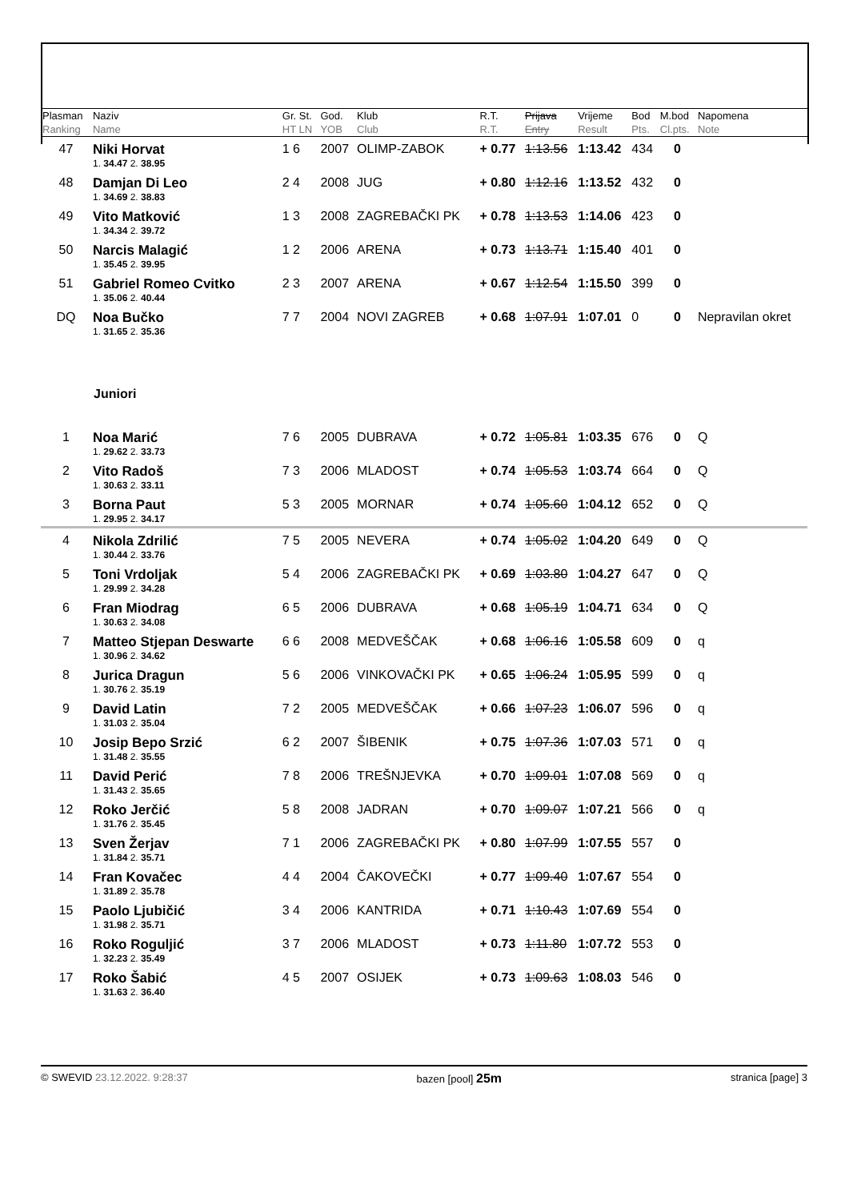| Plasman Ranking | Naziv Name | Gr. St. HT LN | God. YOB | Klub Club | R.T. R.T. | Prijava Entry | Vrijeme Result | Bod Pts. | M.bod Cl.pts. | Napomena Note |
| --- | --- | --- | --- | --- | --- | --- | --- | --- | --- | --- |
| 47 | Niki Horvat | 1 6 | 2007 | OLIMP-ZABOK | + 0.77 | 1:13.56 | 1:13.42 | 434 | 0 | |
| | 1. 34.47 2. 38.95 | | | | | | | | | |
| 48 | Damjan Di Leo | 2 4 | 2008 | JUG | + 0.80 | 1:12.16 | 1:13.52 | 432 | 0 | |
| | 1. 34.69 2. 38.83 | | | | | | | | | |
| 49 | Vito Matković | 1 3 | 2008 | ZAGREBAČKI PK | + 0.78 | 1:13.53 | 1:14.06 | 423 | 0 | |
| | 1. 34.34 2. 39.72 | | | | | | | | | |
| 50 | Narcis Malagić | 1 2 | 2006 | ARENA | + 0.73 | 1:13.71 | 1:15.40 | 401 | 0 | |
| | 1. 35.45 2. 39.95 | | | | | | | | | |
| 51 | Gabriel Romeo Cvitko | 2 3 | 2007 | ARENA | + 0.67 | 1:12.54 | 1:15.50 | 399 | 0 | |
| | 1. 35.06 2. 40.44 | | | | | | | | | |
| DQ | Noa Bučko | 7 7 | 2004 | NOVI ZAGREB | + 0.68 | 1:07.91 | 1:07.01 | 0 | 0 | Nepravilan okret |
| | 1. 31.65 2. 35.36 | | | | | | | | | |
| Juniori | | | | | | | | | | |
| 1 | Noa Marić | 7 6 | 2005 | DUBRAVA | + 0.72 | 1:05.81 | 1:03.35 | 676 | 0 | Q |
| | 1. 29.62 2. 33.73 | | | | | | | | | |
| 2 | Vito Radoš | 7 3 | 2006 | MLADOST | + 0.74 | 1:05.53 | 1:03.74 | 664 | 0 | Q |
| | 1. 30.63 2. 33.11 | | | | | | | | | |
| 3 | Borna Paut | 5 3 | 2005 | MORNAR | + 0.74 | 1:05.60 | 1:04.12 | 652 | 0 | Q |
| | 1. 29.95 2. 34.17 | | | | | | | | | |
| 4 | Nikola Zdrilić | 7 5 | 2005 | NEVERA | + 0.74 | 1:05.02 | 1:04.20 | 649 | 0 | Q |
| | 1. 30.44 2. 33.76 | | | | | | | | | |
| 5 | Toni Vrdoljak | 5 4 | 2006 | ZAGREBAČKI PK | + 0.69 | 1:03.80 | 1:04.27 | 647 | 0 | Q |
| | 1. 29.99 2. 34.28 | | | | | | | | | |
| 6 | Fran Miodrag | 6 5 | 2006 | DUBRAVA | + 0.68 | 1:05.19 | 1:04.71 | 634 | 0 | Q |
| | 1. 30.63 2. 34.08 | | | | | | | | | |
| 7 | Matteo Stjepan Deswarte | 6 6 | 2008 | MEDVEŠČAK | + 0.68 | 1:06.16 | 1:05.58 | 609 | 0 | q |
| | 1. 30.96 2. 34.62 | | | | | | | | | |
| 8 | Jurica Dragun | 5 6 | 2006 | VINKOVAČKI PK | + 0.65 | 1:06.24 | 1:05.95 | 599 | 0 | q |
| | 1. 30.76 2. 35.19 | | | | | | | | | |
| 9 | David Latin | 7 2 | 2005 | MEDVEŠČAK | + 0.66 | 1:07.23 | 1:06.07 | 596 | 0 | q |
| | 1. 31.03 2. 35.04 | | | | | | | | | |
| 10 | Josip Bepo Srzić | 6 2 | 2007 | ŠIBENIK | + 0.75 | 1:07.36 | 1:07.03 | 571 | 0 | q |
| | 1. 31.48 2. 35.55 | | | | | | | | | |
| 11 | David Perić | 7 8 | 2006 | TREŠNJEVKA | + 0.70 | 1:09.01 | 1:07.08 | 569 | 0 | q |
| | 1. 31.43 2. 35.65 | | | | | | | | | |
| 12 | Roko Jerčić | 5 8 | 2008 | JADRAN | + 0.70 | 1:09.07 | 1:07.21 | 566 | 0 | q |
| | 1. 31.76 2. 35.45 | | | | | | | | | |
| 13 | Sven Žerjav | 7 1 | 2006 | ZAGREBAČKI PK | + 0.80 | 1:07.99 | 1:07.55 | 557 | 0 | |
| | 1. 31.84 2. 35.71 | | | | | | | | | |
| 14 | Fran Kovačec | 4 4 | 2004 | ČAKOVEČKI | + 0.77 | 1:09.40 | 1:07.67 | 554 | 0 | |
| | 1. 31.89 2. 35.78 | | | | | | | | | |
| 15 | Paolo Ljubičić | 3 4 | 2006 | KANTRIDA | + 0.71 | 1:10.43 | 1:07.69 | 554 | 0 | |
| | 1. 31.98 2. 35.71 | | | | | | | | | |
| 16 | Roko Roguljić | 3 7 | 2006 | MLADOST | + 0.73 | 1:11.80 | 1:07.72 | 553 | 0 | |
| | 1. 32.23 2. 35.49 | | | | | | | | | |
| 17 | Roko Šabić | 4 5 | 2007 | OSIJEK | + 0.73 | 1:09.63 | 1:08.03 | 546 | 0 | |
| | 1. 31.63 2. 36.40 | | | | | | | | | |
© SWEVID 23.12.2022. 9:28:37 bazen [pool] 25m stranica [page] 3